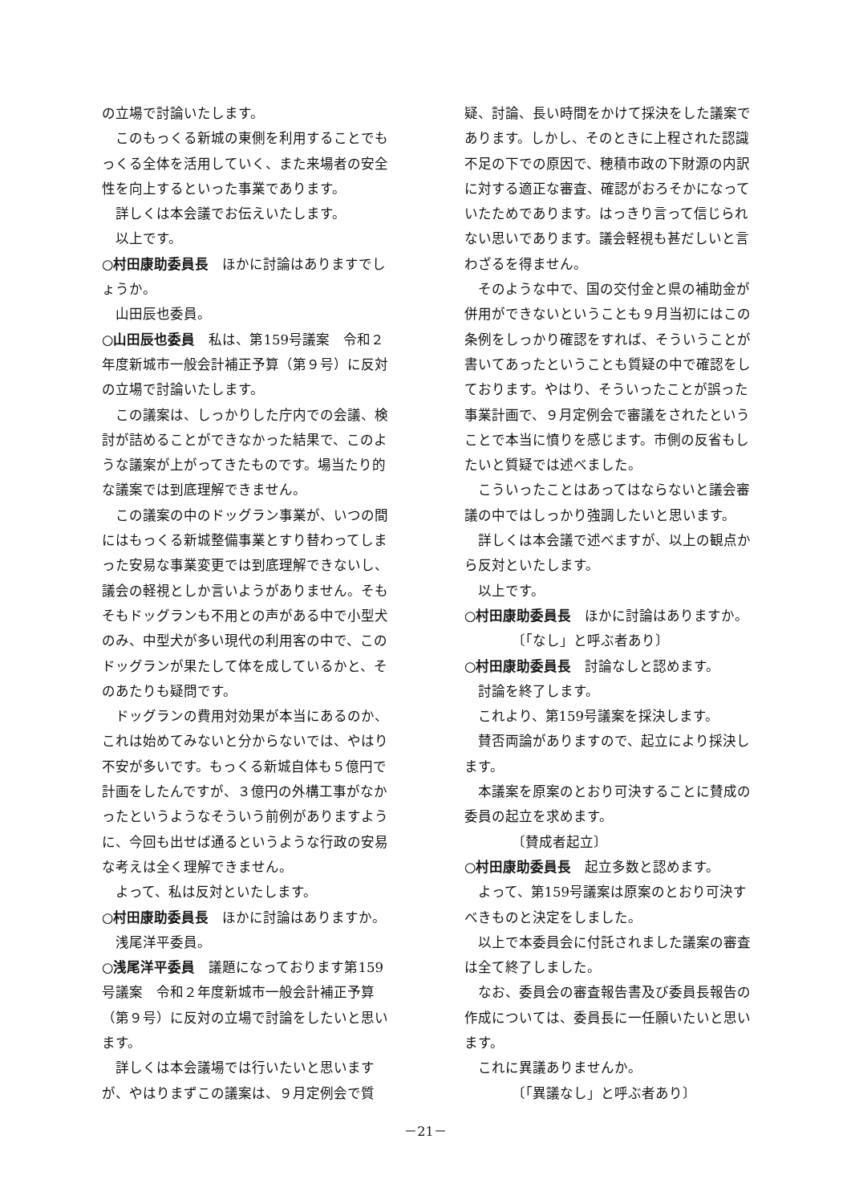の立場で討論いたします。
このもっくる新城の東側を利用することでもっくる全体を活用していく、また来場者の安全性を向上するといった事業であります。
詳しくは本会議でお伝えいたします。
以上です。
○村田康助委員長　ほかに討論はありますでしょうか。
山田辰也委員。
○山田辰也委員　私は、第159号議案　令和２年度新城市一般会計補正予算（第９号）に反対の立場で討論いたします。
この議案は、しっかりした庁内での会議、検討が詰めることができなかった結果で、このような議案が上がってきたものです。場当たり的な議案では到底理解できません。
この議案の中のドッグラン事業が、いつの間にはもっくる新城整備事業とすり替わってしまった安易な事業変更では到底理解できないし、議会の軽視としか言いようがありません。そもそもドッグランも不用との声がある中で小型犬のみ、中型犬が多い現代の利用客の中で、このドッグランが果たして体を成しているかと、そのあたりも疑問です。
ドッグランの費用対効果が本当にあるのか、これは始めてみないと分からないでは、やはり不安が多いです。もっくる新城自体も５億円で計画をしたんですが、３億円の外構工事がなかったというようなそういう前例がありますように、今回も出せば通るというような行政の安易な考えは全く理解できません。
よって、私は反対といたします。
○村田康助委員長　ほかに討論はありますか。
浅尾洋平委員。
○浅尾洋平委員　議題になっております第159号議案　令和２年度新城市一般会計補正予算（第９号）に反対の立場で討論をしたいと思います。
詳しくは本会議場では行いたいと思いますが、やはりまずこの議案は、９月定例会で質
疑、討論、長い時間をかけて採決をした議案であります。しかし、そのときに上程された認識不足の下での原因で、穂積市政の下財源の内訳に対する適正な審査、確認がおろそかになっていたためであります。はっきり言って信じられない思いであります。議会軽視も甚だしいと言わざるを得ません。
そのような中で、国の交付金と県の補助金が併用ができないということも９月当初にはこの条例をしっかり確認をすれば、そういうことが書いてあったということも質疑の中で確認をしております。やはり、そういったことが誤った事業計画で、９月定例会で審議をされたということで本当に憤りを感じます。市側の反省もしたいと質疑では述べました。
こういったことはあってはならないと議会審議の中ではしっかり強調したいと思います。
詳しくは本会議で述べますが、以上の観点から反対といたします。
以上です。
○村田康助委員長　ほかに討論はありますか。
〔「なし」と呼ぶ者あり〕
○村田康助委員長　討論なしと認めます。
討論を終了します。
これより、第159号議案を採決します。
賛否両論がありますので、起立により採決します。
本議案を原案のとおり可決することに賛成の委員の起立を求めます。
〔賛成者起立〕
○村田康助委員長　起立多数と認めます。
よって、第159号議案は原案のとおり可決すべきものと決定をしました。
以上で本委員会に付託されました議案の審査は全て終了しました。
なお、委員会の審査報告書及び委員長報告の作成については、委員長に一任願いたいと思います。
これに異議ありませんか。
〔「異議なし」と呼ぶ者あり〕
－21－